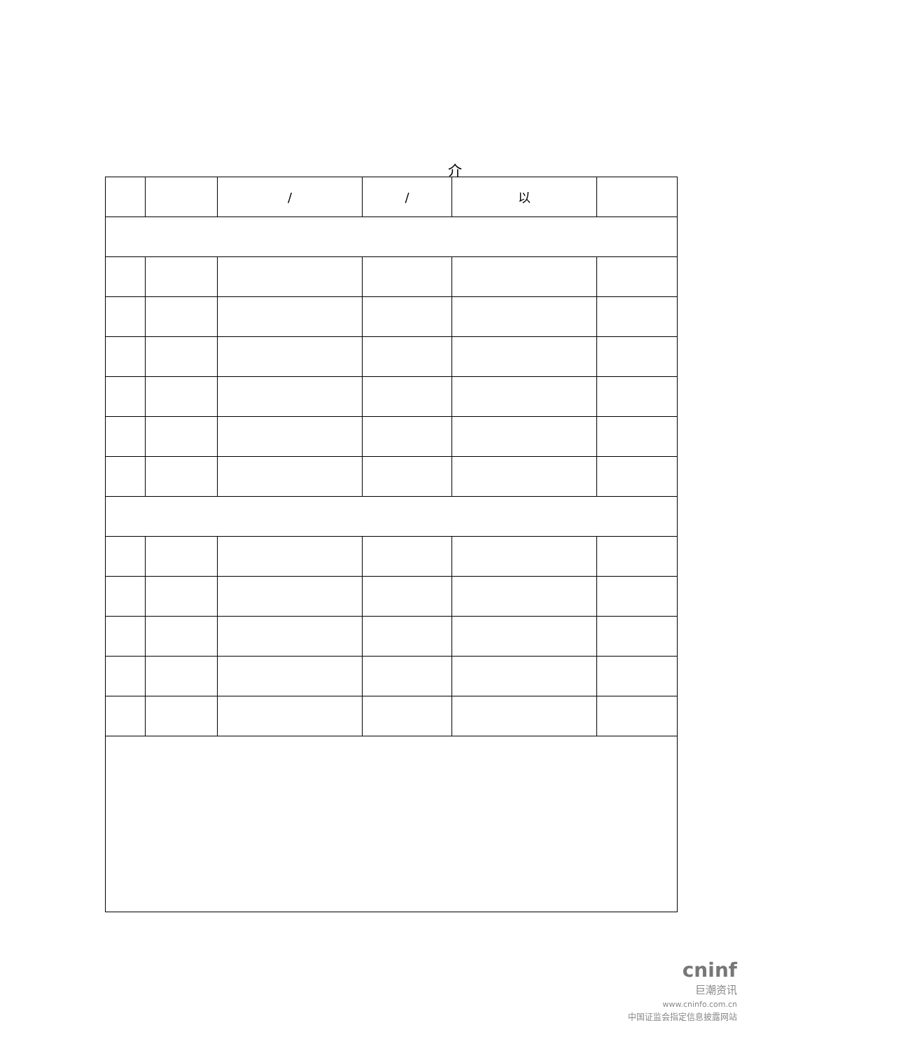介
| | | / | / | 以 | |
| --- | --- | --- | --- | --- | --- |
cninf
巨潮资讯
www.cninfo.com.cn
中国证监会指定信息披露网站